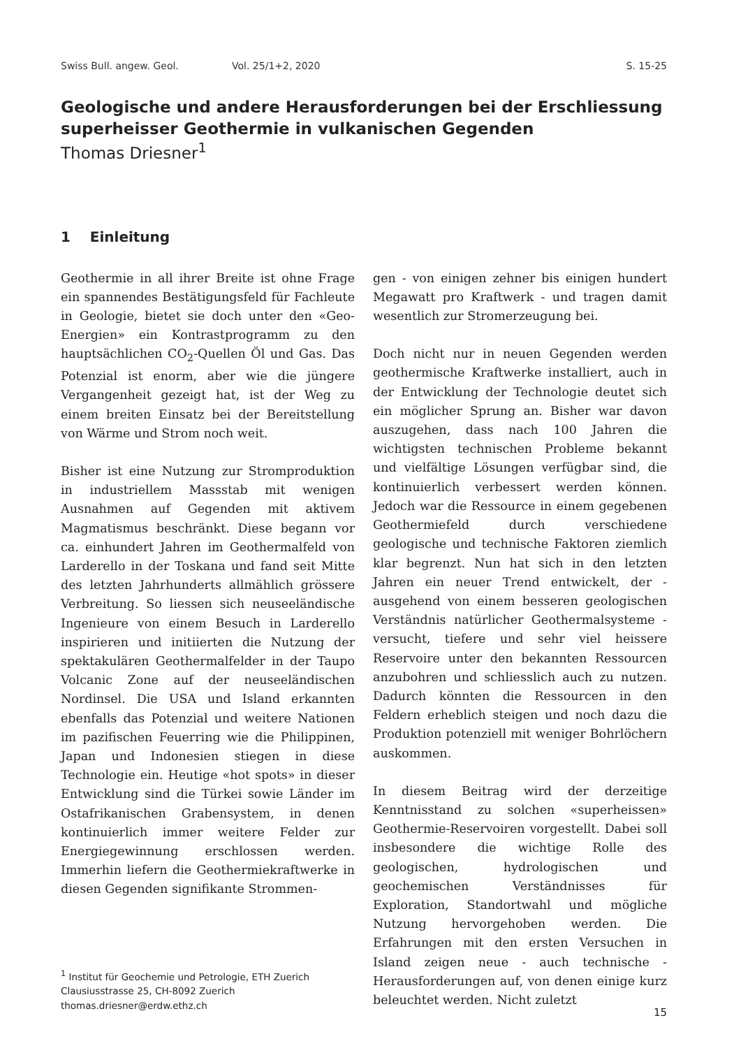Swiss Bull. angew. Geol. Vol. 25/1+2, 2020 S. 15-25
Geologische und andere Herausforderungen bei der Erschliessung superheisser Geothermie in vulkanischen Gegenden
Thomas Driesner<sup>1</sup>
1 Einleitung
Geothermie in all ihrer Breite ist ohne Frage ein spannendes Bestätigungsfeld für Fachleute in Geologie, bietet sie doch unter den «Geo-Energien» ein Kontrastprogramm zu den hauptsächlichen CO<sub>2</sub>-Quellen Öl und Gas. Das Potenzial ist enorm, aber wie die jüngere Vergangenheit gezeigt hat, ist der Weg zu einem breiten Einsatz bei der Bereitstellung von Wärme und Strom noch weit.
Bisher ist eine Nutzung zur Stromproduktion in industriellem Massstab mit wenigen Ausnahmen auf Gegenden mit aktivem Magmatismus beschränkt. Diese begann vor ca. einhundert Jahren im Geothermalfeld von Larderello in der Toskana und fand seit Mitte des letzten Jahrhunderts allmählich grössere Verbreitung. So liessen sich neuseeländische Ingenieure von einem Besuch in Larderello inspirieren und initiierten die Nutzung der spektakulären Geothermalfelder in der Taupo Volcanic Zone auf der neuseeländischen Nordinsel. Die USA und Island erkannten ebenfalls das Potenzial und weitere Nationen im pazifischen Feuerring wie die Philippinen, Japan und Indonesien stiegen in diese Technologie ein. Heutige «hot spots» in dieser Entwicklung sind die Türkei sowie Länder im Ostafrikanischen Grabensystem, in denen kontinuierlich immer weitere Felder zur Energiegewinnung erschlossen werden. Immerhin liefern die Geothermiekraftwerke in diesen Gegenden signifikante Strommen-
<sup>1</sup> Institut für Geochemie und Petrologie, ETH Zuerich
Clausiusstrasse 25, CH-8092 Zuerich
thomas.driesner@erdw.ethz.ch
gen - von einigen zehner bis einigen hundert Megawatt pro Kraftwerk - und tragen damit wesentlich zur Stromerzeugung bei.
Doch nicht nur in neuen Gegenden werden geothermische Kraftwerke installiert, auch in der Entwicklung der Technologie deutet sich ein möglicher Sprung an. Bisher war davon auszugehen, dass nach 100 Jahren die wichtigsten technischen Probleme bekannt und vielfältige Lösungen verfügbar sind, die kontinuierlich verbessert werden können. Jedoch war die Ressource in einem gegebenen Geothermiefeld durch verschiedene geologische und technische Faktoren ziemlich klar begrenzt. Nun hat sich in den letzten Jahren ein neuer Trend entwickelt, der - ausgehend von einem besseren geologischen Verständnis natürlicher Geothermalsysteme - versucht, tiefere und sehr viel heissere Reservoire unter den bekannten Ressourcen anzubohren und schliesslich auch zu nutzen. Dadurch könnten die Ressourcen in den Feldern erheblich steigen und noch dazu die Produktion potenziell mit weniger Bohrlöchern auskommen.
In diesem Beitrag wird der derzeitige Kenntnisstand zu solchen «superheissen» Geothermie-Reservoiren vorgestellt. Dabei soll insbesondere die wichtige Rolle des geologischen, hydrologischen und geochemischen Verständnisses für Exploration, Standortwahl und mögliche Nutzung hervorgehoben werden. Die Erfahrungen mit den ersten Versuchen in Island zeigen neue - auch technische - Herausforderungen auf, von denen einige kurz beleuchtet werden. Nicht zuletzt
15